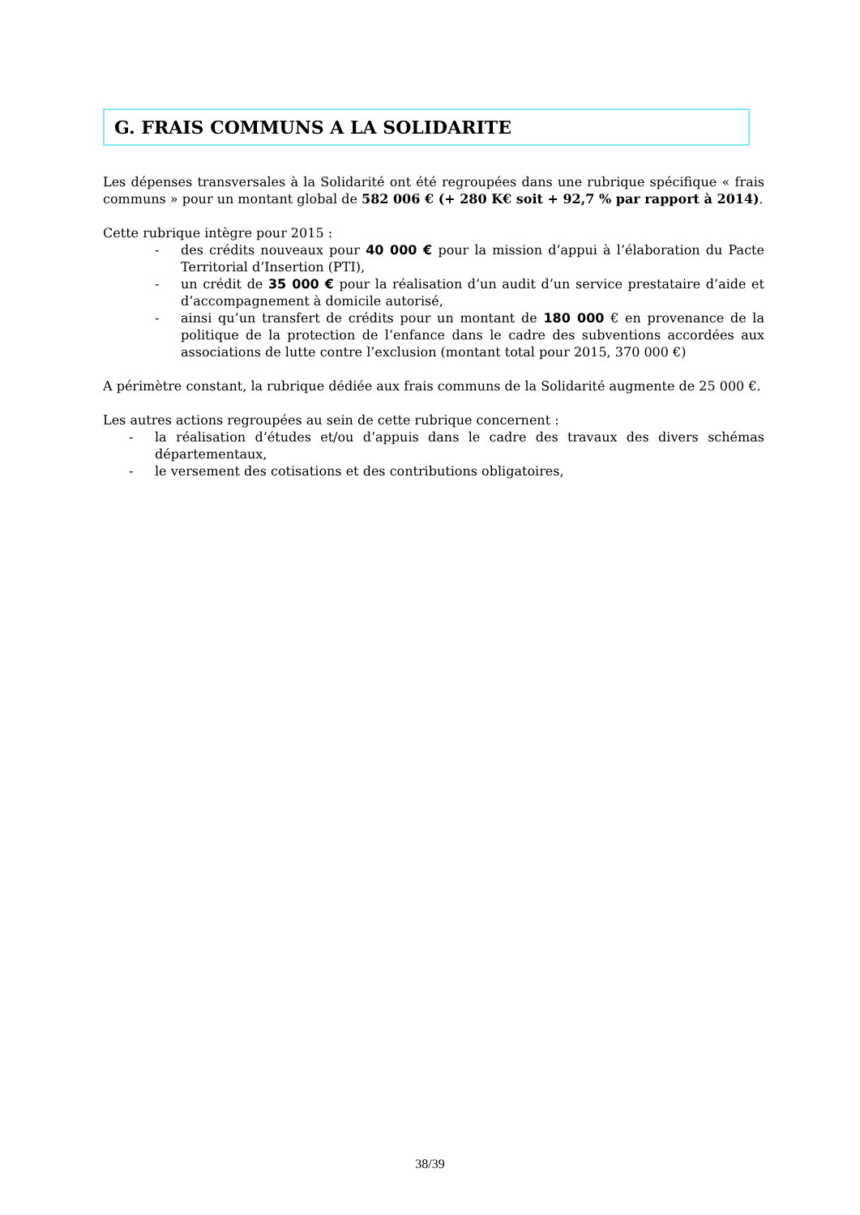G. FRAIS COMMUNS A LA SOLIDARITE
Les dépenses transversales à la Solidarité ont été regroupées dans une rubrique spécifique « frais communs » pour un montant global de 582 006 € (+ 280 K€ soit + 92,7 % par rapport à 2014).
Cette rubrique intègre pour 2015 :
- des crédits nouveaux pour 40 000 € pour la mission d’appui à l’élaboration du Pacte Territorial d’Insertion (PTI),
- un crédit de 35 000 € pour la réalisation d’un audit d’un service prestataire d’aide et d’accompagnement à domicile autorisé,
- ainsi qu’un transfert de crédits pour un montant de 180 000 € en provenance de la politique de la protection de l’enfance dans le cadre des subventions accordées aux associations de lutte contre l’exclusion (montant total pour 2015, 370 000 €)
A périmètre constant, la rubrique dédiée aux frais communs de la Solidarité augmente de 25 000 €.
Les autres actions regroupées au sein de cette rubrique concernent :
- la réalisation d’études et/ou d’appuis dans le cadre des travaux des divers schémas départementaux,
- le versement des cotisations et des contributions obligatoires,
38/39